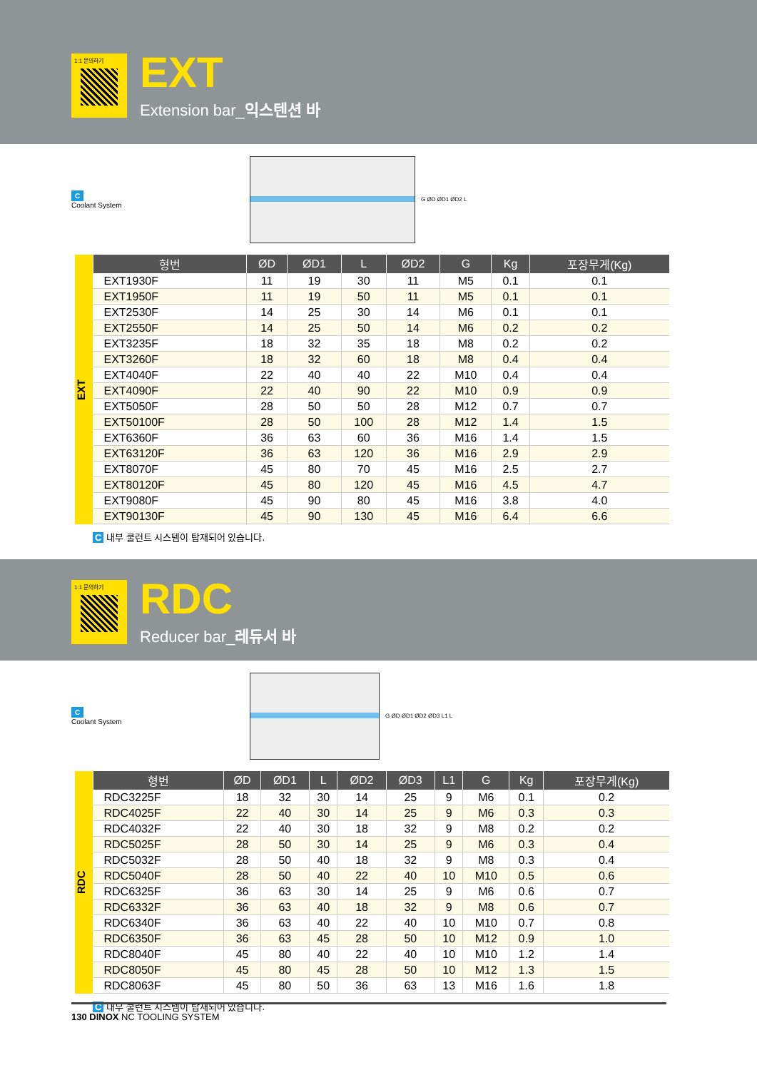1:1 문의하기
EXT
Extension bar_익스텐션 바
C
Coolant System
G ØD ØD1 ØD2 L
EXT
| 형번 | ØD | ØD1 | L | ØD2 | G | Kg | 포장무게(Kg) |
| --- | --- | --- | --- | --- | --- | --- | --- |
| EXT1930F | 11 | 19 | 30 | 11 | M5 | 0.1 | 0.1 |
| EXT1950F | 11 | 19 | 50 | 11 | M5 | 0.1 | 0.1 |
| EXT2530F | 14 | 25 | 30 | 14 | M6 | 0.1 | 0.1 |
| EXT2550F | 14 | 25 | 50 | 14 | M6 | 0.2 | 0.2 |
| EXT3235F | 18 | 32 | 35 | 18 | M8 | 0.2 | 0.2 |
| EXT3260F | 18 | 32 | 60 | 18 | M8 | 0.4 | 0.4 |
| EXT4040F | 22 | 40 | 40 | 22 | M10 | 0.4 | 0.4 |
| EXT4090F | 22 | 40 | 90 | 22 | M10 | 0.9 | 0.9 |
| EXT5050F | 28 | 50 | 50 | 28 | M12 | 0.7 | 0.7 |
| EXT50100F | 28 | 50 | 100 | 28 | M12 | 1.4 | 1.5 |
| EXT6360F | 36 | 63 | 60 | 36 | M16 | 1.4 | 1.5 |
| EXT63120F | 36 | 63 | 120 | 36 | M16 | 2.9 | 2.9 |
| EXT8070F | 45 | 80 | 70 | 45 | M16 | 2.5 | 2.7 |
| EXT80120F | 45 | 80 | 120 | 45 | M16 | 4.5 | 4.7 |
| EXT9080F | 45 | 90 | 80 | 45 | M16 | 3.8 | 4.0 |
| EXT90130F | 45 | 90 | 130 | 45 | M16 | 6.4 | 6.6 |
C 내부 쿨런트 시스템이 탑재되어 있습니다.
1:1 문의하기
RDC
Reducer bar_레듀서 바
C
Coolant System
G ØD ØD1 ØD2 ØD3 L1 L
RDC
| 형번 | ØD | ØD1 | L | ØD2 | ØD3 | L1 | G | Kg | 포장무게(Kg) |
| --- | --- | --- | --- | --- | --- | --- | --- | --- | --- |
| RDC3225F | 18 | 32 | 30 | 14 | 25 | 9 | M6 | 0.1 | 0.2 |
| RDC4025F | 22 | 40 | 30 | 14 | 25 | 9 | M6 | 0.3 | 0.3 |
| RDC4032F | 22 | 40 | 30 | 18 | 32 | 9 | M8 | 0.2 | 0.2 |
| RDC5025F | 28 | 50 | 30 | 14 | 25 | 9 | M6 | 0.3 | 0.4 |
| RDC5032F | 28 | 50 | 40 | 18 | 32 | 9 | M8 | 0.3 | 0.4 |
| RDC5040F | 28 | 50 | 40 | 22 | 40 | 10 | M10 | 0.5 | 0.6 |
| RDC6325F | 36 | 63 | 30 | 14 | 25 | 9 | M6 | 0.6 | 0.7 |
| RDC6332F | 36 | 63 | 40 | 18 | 32 | 9 | M8 | 0.6 | 0.7 |
| RDC6340F | 36 | 63 | 40 | 22 | 40 | 10 | M10 | 0.7 | 0.8 |
| RDC6350F | 36 | 63 | 45 | 28 | 50 | 10 | M12 | 0.9 | 1.0 |
| RDC8040F | 45 | 80 | 40 | 22 | 40 | 10 | M10 | 1.2 | 1.4 |
| RDC8050F | 45 | 80 | 45 | 28 | 50 | 10 | M12 | 1.3 | 1.5 |
| RDC8063F | 45 | 80 | 50 | 36 | 63 | 13 | M16 | 1.6 | 1.8 |
C 내부 쿨런트 시스템이 탑재되어 있습니다.
130 DINOX NC TOOLING SYSTEM